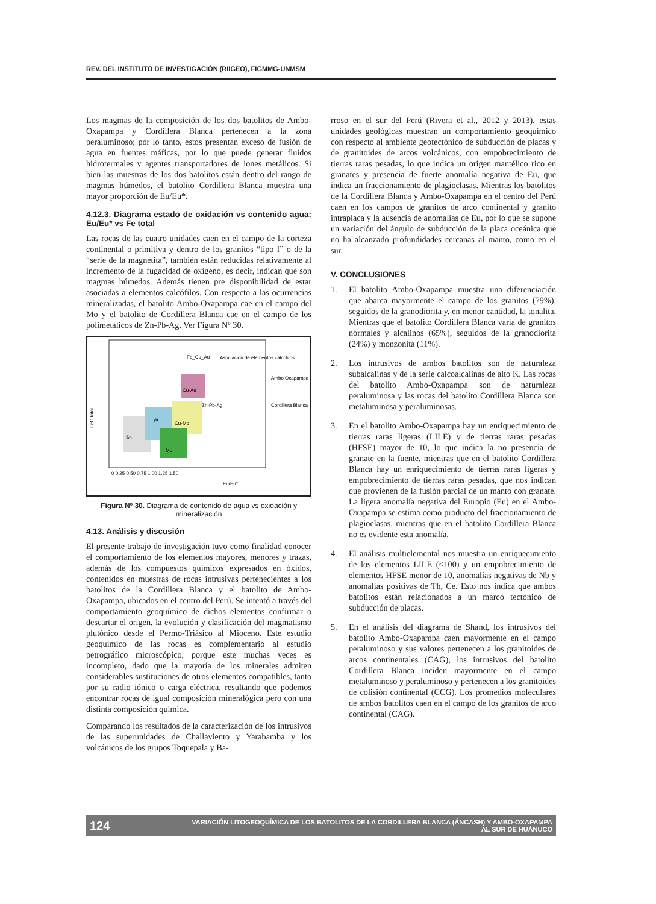REV. DEL INSTITUTO DE INVESTIGACIÓN (RIIGEO), FIGMMG-UNMSM
Los magmas de la composición de los dos batolitos de Ambo-Oxapampa y Cordillera Blanca pertenecen a la zona peraluminoso; por lo tanto, estos presentan exceso de fusión de agua en fuentes máficas, por lo que puede generar fluidos hidrotermales y agentes transportadores de iones metálicos. Si bien las muestras de los dos batolitos están dentro del rango de magmas húmedos, el batolito Cordillera Blanca muestra una mayor proporción de Eu/Eu*.
4.12.3. Diagrama estado de oxidación vs contenido agua: Eu/Eu* vs Fe total
Las rocas de las cuatro unidades caen en el campo de la corteza continental o primitiva y dentro de los granitos “tipo I” o de la “serie de la magnetita”, también están reducidas relativamente al incremento de la fugacidad de oxígeno, es decir, indican que son magmas húmedos. Además tienen pre disponibilidad de estar asociadas a elementos calcófilos. Con respecto a las ocurrencias mineralizadas, el batolito Ambo-Oxapampa cae en el campo del Mo y el batolito de Cordillera Blanca cae en el campo de los polimetálicos de Zn-Pb-Ag. Ver Figura Nº 30.
FeO total
Eu/Eu*
Sn
W
Cu-Mo
Mo
Cu-Au
Zn-Pb-Ag
Fe_Cu_Au
Asociacion de elementos calcófilos
Ambo Oxapampa
Cordillera Blanca
0 0.25 0.50 0.75 1.00 1.25 1.50
Figura Nº 30. Diagrama de contenido de agua vs oxidación y mineralización
4.13. Análisis y discusión
El presente trabajo de investigación tuvo como finalidad conocer el comportamiento de los elementos mayores, menores y trazas, además de los compuestos químicos expresados en óxidos, contenidos en muestras de rocas intrusivas pertenecientes a los batolitos de la Cordillera Blanca y el batolito de Ambo-Oxapampa, ubicados en el centro del Perú. Se intentó a través del comportamiento geoquímico de dichos elementos confirmar o descartar el origen, la evolución y clasificación del magmatismo plutónico desde el Permo-Triásico al Mioceno. Este estudio geoquímico de las rocas es complementario al estudio petrográfico microscópico, porque este muchas veces es incompleto, dado que la mayoría de los minerales admiten considerables sustituciones de otros elementos compatibles, tanto por su radio iónico o carga eléctrica, resultando que podemos encontrar rocas de igual composición mineralógica pero con una distinta composición química.
Comparando los resultados de la caracterización de los intrusivos de las superunidades de Challaviento y Yarabamba y los volcánicos de los grupos Toquepala y Ba-
rroso en el sur del Perú (Rivera et al., 2012 y 2013), estas unidades geológicas muestran un comportamiento geoquímico con respecto al ambiente geotectónico de subducción de placas y de granitoides de arcos volcánicos, con empobrecimiento de tierras raras pesadas, lo que indica un origen mantélico rico en granates y presencia de fuerte anomalía negativa de Eu, que indica un fraccionamiento de plagioclasas. Mientras los batolitos de la Cordillera Blanca y Ambo-Oxapampa en el centro del Perú caen en los campos de granitos de arco continental y granito intraplaca y la ausencia de anomalías de Eu, por lo que se supone un variación del ángulo de subducción de la placa oceánica que no ha alcanzado profundidades cercanas al manto, como en el sur.
V. CONCLUSIONES
1. El batolito Ambo-Oxapampa muestra una diferenciación que abarca mayormente el campo de los granitos (79%), seguidos de la granodiorita y, en menor cantidad, la tonalita. Mientras que el batolito Cordillera Blanca varía de granitos normales y alcalinos (65%), seguidos de la granodiorita (24%) y monzonita (11%).
2. Los intrusivos de ambos batolitos son de naturaleza subalcalinas y de la serie calcoalcalinas de alto K. Las rocas del batolito Ambo-Oxapampa son de naturaleza peraluminosa y las rocas del batolito Cordillera Blanca son metaluminosa y peraluminosas.
3. En el batolito Ambo-Oxapampa hay un enriquecimiento de tierras raras ligeras (LILE) y de tierras raras pesadas (HFSE) mayor de 10, lo que indica la no presencia de granate en la fuente, mientras que en el batolito Cordillera Blanca hay un enriquecimiento de tierras raras ligeras y empobrecimiento de tierras raras pesadas, que nos indican que provienen de la fusión parcial de un manto con granate. La ligera anomalía negativa del Europio (Eu) en el Ambo-Oxapampa se estima como producto del fraccionamiento de plagioclasas, mientras que en el batolito Cordillera Blanca no es evidente esta anomalía.
4. El análisis multielemental nos muestra un enriquecimiento de los elementos LILE (<100) y un empobrecimiento de elementos HFSE menor de 10, anomalías negativas de Nb y anomalías positivas de Th, Ce. Esto nos indica que ambos batolitos están relacionados a un marco tectónico de subducción de placas.
5. En el análisis del diagrama de Shand, los intrusivos del batolito Ambo-Oxapampa caen mayormente en el campo peraluminoso y sus valores pertenecen a los granitoides de arcos continentales (CAG), los intrusivos del batolito Cordillera Blanca inciden mayormente en el campo metaluminoso y peraluminoso y pertenecen a los granitoides de colisión continental (CCG). Los promedios moleculares de ambos batolitos caen en el campo de los granitos de arco continental (CAG).
124 VARIACIÓN LITOGEOQUÍMICA DE LOS BATOLITOS DE LA CORDILLERA BLANCA (ÁNCASH) Y AMBO-OXAPAMPA
AL SUR DE HUÁNUCO